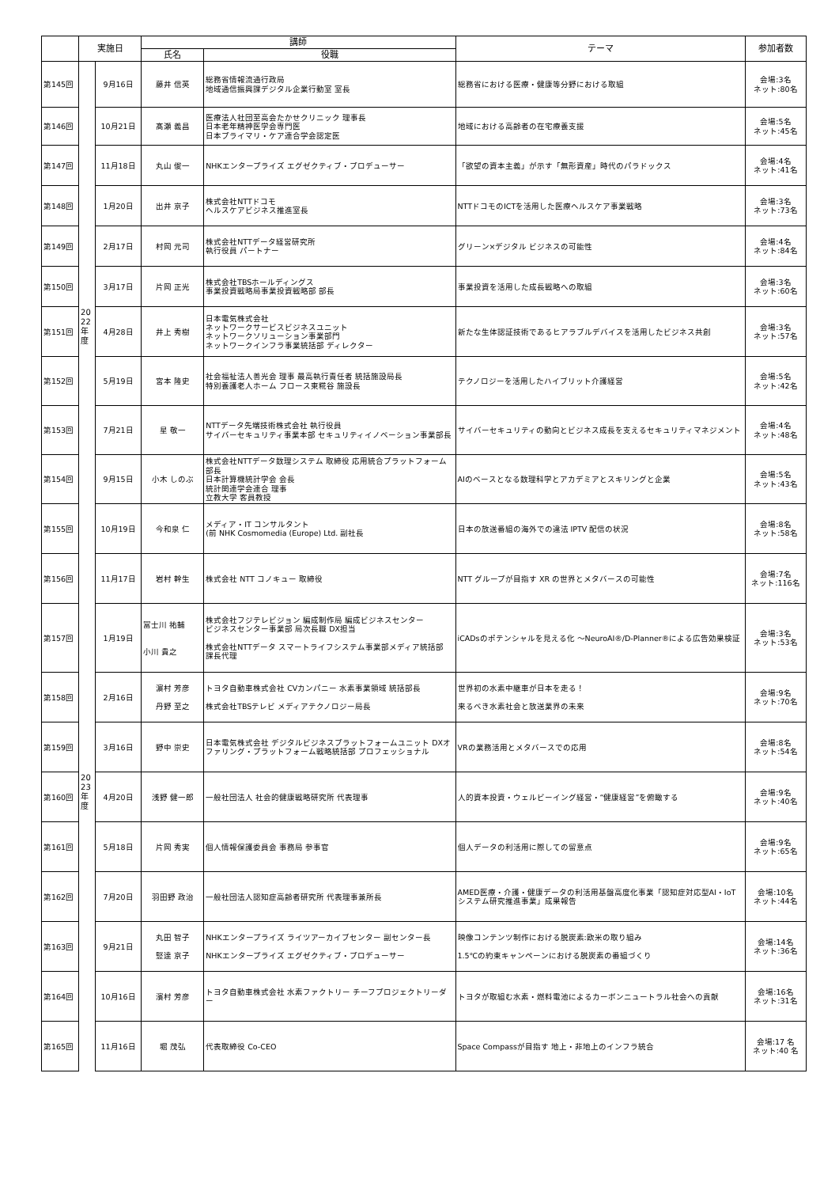| | 実施日 | | 講師 | | テーマ | 参加者数 |
| --- | --- | --- | --- | --- | --- | --- |
| | | | 氏名 | 役職 | | |
| 第145回 | | 9月16日 | 藤井 信英 | 総務省情報流通行政局 地域通信振興課デジタル企業行動室 室長 | 総務省における医療・健康等分野における取組 | 会場:3名 ネット:80名 |
| 第146回 | | 10月21日 | 髙瀬 義昌 | 医療法人社団至高会たかせクリニック 理事長 日本老年精神医学会専門医 日本プライマリ・ケア連合学会認定医 | 地域における高齢者の在宅療養支援 | 会場:5名 ネット:45名 |
| 第147回 | | 11月18日 | 丸山 俊一 | NHKエンタープライズ エグゼクティブ・プロデューサー | 「欲望の資本主義」が示す「無形資産」時代のパラドックス | 会場:4名 ネット:41名 |
| 第148回 | | 1月20日 | 出井 京子 | 株式会社NTTドコモ ヘルスケアビジネス推進室長 | NTTドコモのICTを活用した医療ヘルスケア事業戦略 | 会場:3名 ネット:73名 |
| 第149回 | | 2月17日 | 村岡 元司 | 株式会社NTTデータ経営研究所 執行役員 パートナー | グリーン×デジタル ビジネスの可能性 | 会場:4名 ネット:84名 |
| 第150回 | | 3月17日 | 片岡 正光 | 株式会社TBSホールディングス 事業投資戦略局事業投資戦略部 部長 | 事業投資を活用した成長戦略への取組 | 会場:3名 ネット:60名 |
| 第151回 | 20 22 年 度 | 4月28日 | 井上 秀樹 | 日本電気株式会社 ネットワークサービスビジネスユニット ネットワークソリューション事業部門 ネットワークインフラ事業統括部 ディレクター | 新たな生体認証技術であるヒアラブルデバイスを活用したビジネス共創 | 会場:3名 ネット:57名 |
| 第152回 | | 5月19日 | 宮本 隆史 | 社会福祉法人善光会 理事 最高執行責任者 統括施設局長 特別養護老人ホーム フロース東糀谷 施設長 | テクノロジーを活用したハイブリット介護経営 | 会場:5名 ネット:42名 |
| 第153回 | | 7月21日 | 星 敬一 | NTTデータ先端技術株式会社 執行役員 サイバーセキュリティ事業本部 セキュリティイノベーション事業部長 | サイバーセキュリティの動向とビジネス成長を支えるセキュリティマネジメント | 会場:4名 ネット:48名 |
| 第154回 | | 9月15日 | 小木 しのぶ | 株式会社NTTデータ数理システム 取締役 応用統合プラットフォーム部長 日本計算機統計学会 会長 統計関連学会連合 理事 立教大学 客員教授 | AIのベースとなる数理科学とアカデミアとスキリングと企業 | 会場:5名 ネット:43名 |
| 第155回 | | 10月19日 | 今和泉 仁 | メディア・IT コンサルタント (前 NHK Cosmomedia (Europe) Ltd. 副社長 | 日本の放送番組の海外での違法 IPTV 配信の状況 | 会場:8名 ネット:58名 |
| 第156回 | | 11月17日 | 岩村 幹生 | 株式会社 NTT コノキュー 取締役 | NTT グループが目指す XR の世界とメタバースの可能性 | 会場:7名 ネット:116名 |
| 第157回 | | 1月19日 | 冨士川 祐輔 小川 貴之 | 株式会社フジテレビジョン 編成制作局 編成ビジネスセンター ビジネスセンター事業部 局次長職 DX担当 株式会社NTTデータ スマートライフシステム事業部メディア統括部 課長代理 | iCADsのポテンシャルを見える化 ～NeuroAI®/D-Planner®による広告効果検証 | 会場:3名 ネット:53名 |
| 第158回 | | 2月16日 | 濵村 芳彦 丹野 至之 | トヨタ自動車株式会社 CVカンパニー 水素事業領域 統括部長 株式会社TBSテレビ メディアテクノロジー局長 | 世界初の水素中継車が日本を走る！ 来るべき水素社会と放送業界の未来 | 会場:9名 ネット:70名 |
| 第159回 | | 3月16日 | 野中 崇史 | 日本電気株式会社 デジタルビジネスプラットフォームユニット DXオファリング・プラットフォーム戦略統括部 プロフェッショナル | VRの業務活用とメタバースでの応用 | 会場:8名 ネット:54名 |
| 第160回 | 20 23 年 度 | 4月20日 | 浅野 健一郎 | 一般社団法人 社会的健康戦略研究所 代表理事 | 人的資本投資・ウェルビーイング経営・“健康経営”を俯瞰する | 会場:9名 ネット:40名 |
| 第161回 | | 5月18日 | 片岡 秀実 | 個人情報保護委員会 事務局 参事官 | 個人データの利活用に際しての留意点 | 会場:9名 ネット:65名 |
| 第162回 | | 7月20日 | 羽田野 政治 | 一般社団法人認知症高齢者研究所 代表理事兼所長 | AMED医療・介護・健康データの利活用基盤高度化事業「認知症対応型AI・IoTシステム研究推進事業」成果報告 | 会場:10名 ネット:44名 |
| 第163回 | | 9月21日 | 丸田 智子 竪達 京子 | NHKエンタープライズ ライツアーカイブセンター 副センター長 NHKエンタープライズ エグゼクティブ・プロデューサー | 映像コンテンツ制作における脱炭素:欧米の取り組み 1.5℃の約束キャンペーンにおける脱炭素の番組づくり | 会場:14名 ネット:36名 |
| 第164回 | | 10月16日 | 濱村 芳彦 | トヨタ自動車株式会社 水素ファクトリー チーフプロジェクトリーダー | トヨタが取組む水素・燃料電池によるカーボンニュートラル社会への貢献 | 会場:16名 ネット:31名 |
| 第165回 | | 11月16日 | 堀 茂弘 | 代表取締役 Co-CEO | Space Compassが目指す 地上・非地上のインフラ統合 | 会場:17 名 ネット:40 名 |